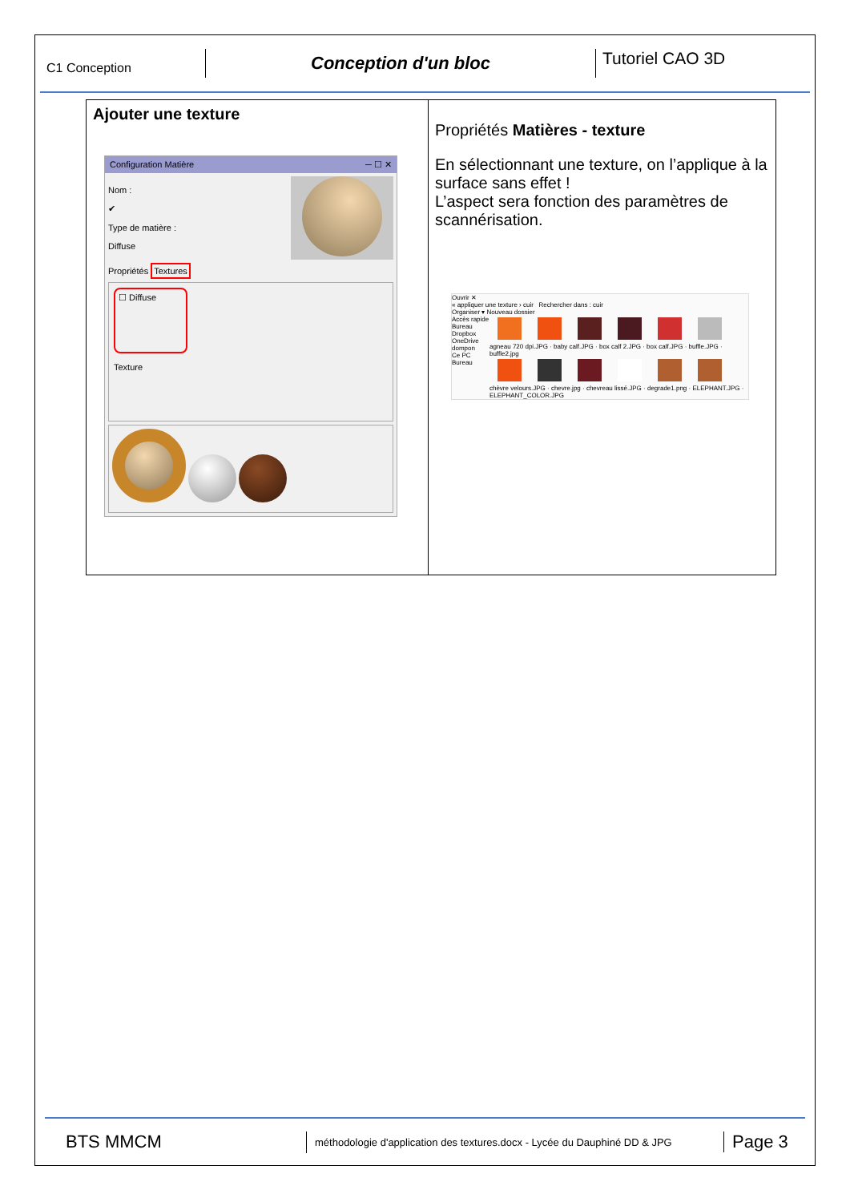C1 Conception
Conception d'un bloc
Tutoriel CAO 3D
| Ajouter une texture Configuration Matière ─ ☐ ✕ Nom : ✔ Type de matière : Diffuse Propriétés Textures ☐ Diffuse Texture | Propriétés Matières - texture En sélectionnant une texture, on l’applique à la surface sans effet ! L’aspect sera fonction des paramètres de scannérisation. Ouvrir ✕ « appliquer une texture › cuir Rechercher dans : cuir Organiser ▾ Nouveau dossier Accès rapide Bureau Dropbox OneDrive dompon Ce PC Bureau agneau 720 dpi.JPG · baby calf.JPG · box calf 2.JPG · box calf.JPG · buffle.JPG · buffle2.jpg chèvre velours.JPG · chevre.jpg · chevreau lissé.JPG · degrade1.png · ELEPHANT.JPG · ELEPHANT_COLOR.JPG |
BTS MMCM
méthodologie d'application des textures.docx - Lycée du Dauphiné DD & JPG
Page 3